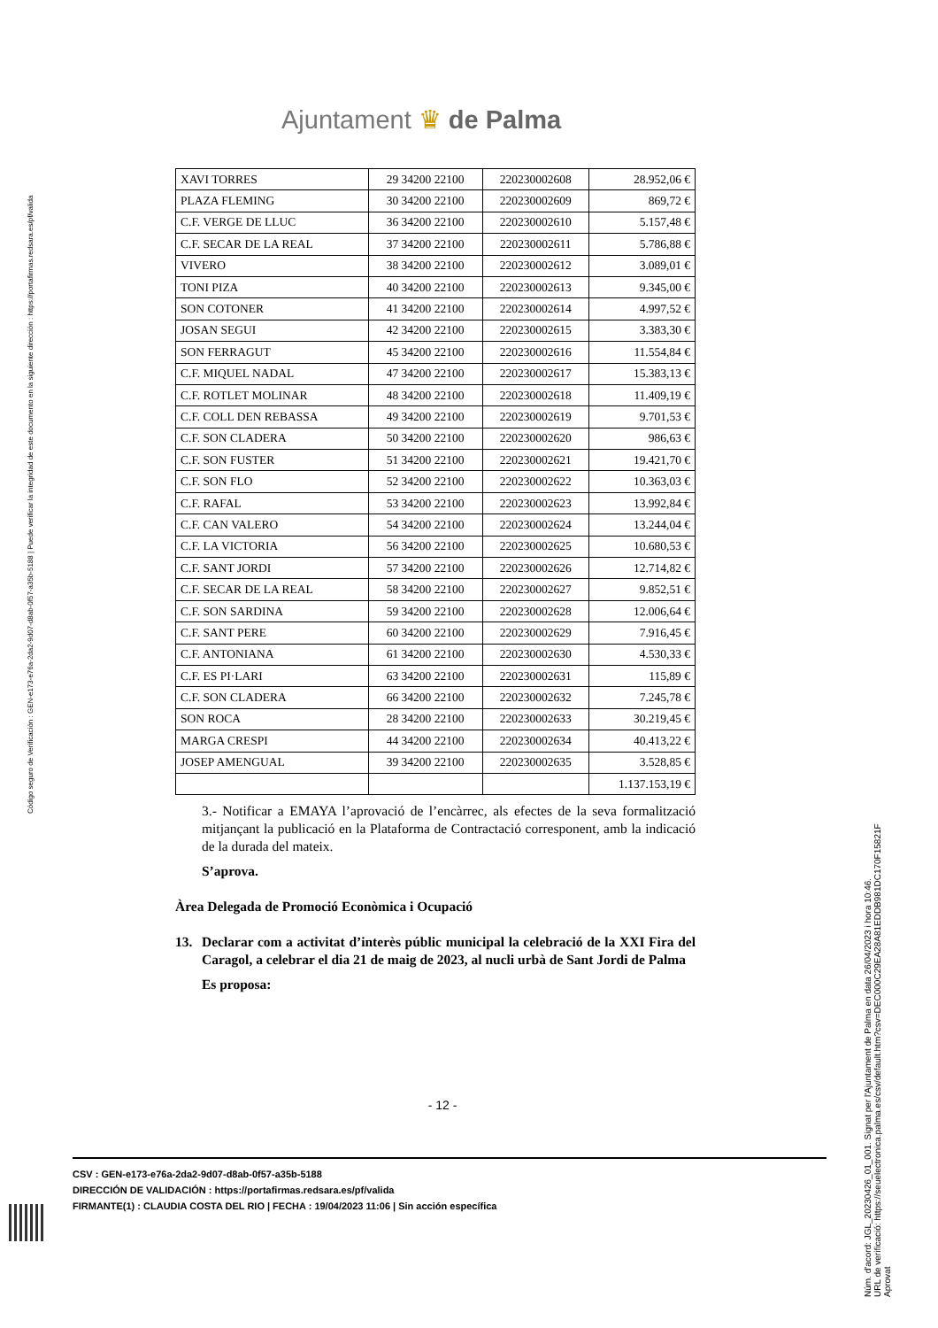Código seguro de Verificación : GEN-e173-e76a-2da2-9d07-d8ab-0f57-a35b-5188 | Puede verificar la integridad de este documento en la siguiente dirección : https://portafirmas.redsara.es/pf/valida
Ajuntament ♛ de Palma
| XAVI TORRES | 29 34200 22100 | 220230002608 | 28.952,06 € |
| PLAZA FLEMING | 30 34200 22100 | 220230002609 | 869,72 € |
| C.F. VERGE DE LLUC | 36 34200 22100 | 220230002610 | 5.157,48 € |
| C.F. SECAR DE LA REAL | 37 34200 22100 | 220230002611 | 5.786,88 € |
| VIVERO | 38 34200 22100 | 220230002612 | 3.089,01 € |
| TONI PIZA | 40 34200 22100 | 220230002613 | 9.345,00 € |
| SON COTONER | 41 34200 22100 | 220230002614 | 4.997,52 € |
| JOSAN SEGUI | 42 34200 22100 | 220230002615 | 3.383,30 € |
| SON FERRAGUT | 45 34200 22100 | 220230002616 | 11.554,84 € |
| C.F. MIQUEL NADAL | 47 34200 22100 | 220230002617 | 15.383,13 € |
| C.F. ROTLET MOLINAR | 48 34200 22100 | 220230002618 | 11.409,19 € |
| C.F. COLL DEN REBASSA | 49 34200 22100 | 220230002619 | 9.701,53 € |
| C.F. SON CLADERA | 50 34200 22100 | 220230002620 | 986,63 € |
| C.F. SON FUSTER | 51 34200 22100 | 220230002621 | 19.421,70 € |
| C.F. SON FLO | 52 34200 22100 | 220230002622 | 10.363,03 € |
| C.F. RAFAL | 53 34200 22100 | 220230002623 | 13.992,84 € |
| C.F. CAN VALERO | 54 34200 22100 | 220230002624 | 13.244,04 € |
| C.F. LA VICTORIA | 56 34200 22100 | 220230002625 | 10.680,53 € |
| C.F. SANT JORDI | 57 34200 22100 | 220230002626 | 12.714,82 € |
| C.F. SECAR DE LA REAL | 58 34200 22100 | 220230002627 | 9.852,51 € |
| C.F. SON SARDINA | 59 34200 22100 | 220230002628 | 12.006,64 € |
| C.F. SANT PERE | 60 34200 22100 | 220230002629 | 7.916,45 € |
| C.F. ANTONIANA | 61 34200 22100 | 220230002630 | 4.530,33 € |
| C.F. ES PI·LARI | 63 34200 22100 | 220230002631 | 115,89 € |
| C.F. SON CLADERA | 66 34200 22100 | 220230002632 | 7.245,78 € |
| SON ROCA | 28 34200 22100 | 220230002633 | 30.219,45 € |
| MARGA CRESPI | 44 34200 22100 | 220230002634 | 40.413,22 € |
| JOSEP AMENGUAL | 39 34200 22100 | 220230002635 | 3.528,85 € |
| | | | 1.137.153,19 € |
3.- Notificar a EMAYA l’aprovació de l’encàrrec, als efectes de la seva formalització mitjançant la publicació en la Plataforma de Contractació corresponent, amb la indicació de la durada del mateix.
S’aprova.
Àrea Delegada de Promoció Econòmica i Ocupació
13. Declarar com a activitat d’interès públic municipal la celebració de la XXI Fira del Caragol, a celebrar el dia 21 de maig de 2023, al nucli urbà de Sant Jordi de Palma
Es proposa:
- 12 -
CSV : GEN-e173-e76a-2da2-9d07-d8ab-0f57-a35b-5188
DIRECCIÓN DE VALIDACIÓN : https://portafirmas.redsara.es/pf/valida
FIRMANTE(1) : CLAUDIA COSTA DEL RIO | FECHA : 19/04/2023 11:06 | Sin acción específica
Núm. d'acord: JGL_20230426_01_001. Signat per l'Ajuntament de Palma en data 26/04/2023 i hora 10:46.
URL de verificació: https://seuelectronica.palma.es/csv/default.htm?csv=DEC000C29EA28A81EDDB981DC170F15821F
Aprovat